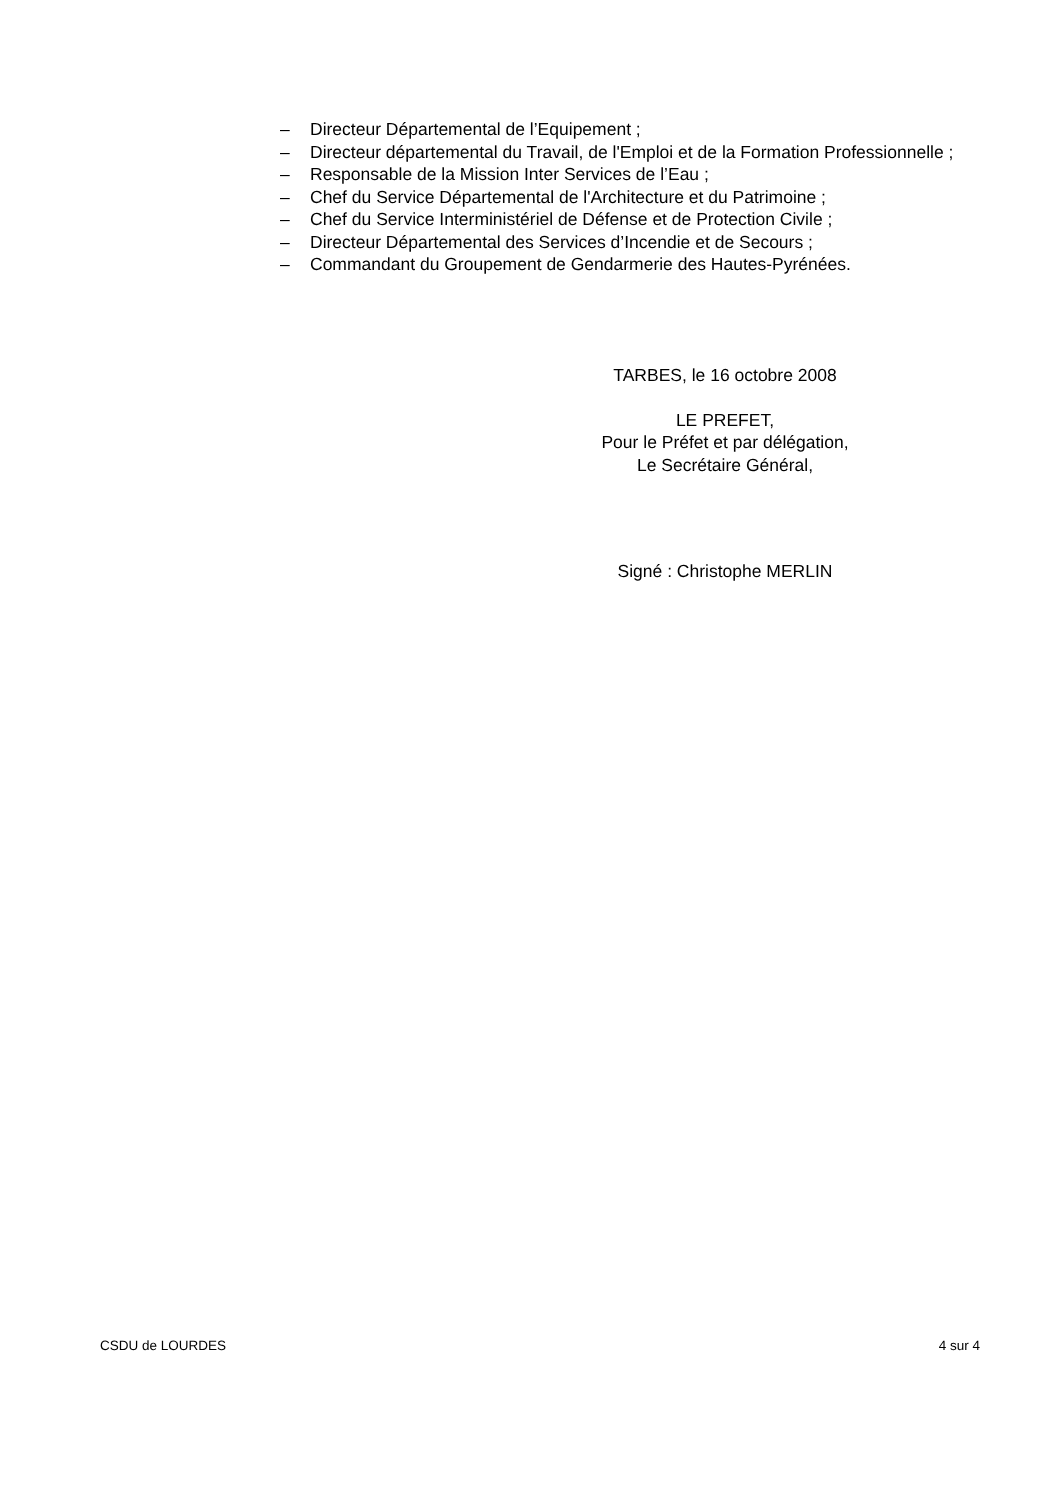– Directeur Départemental de l’Equipement ;
– Directeur départemental du Travail, de l'Emploi et de la Formation Professionnelle ;
– Responsable de la Mission Inter Services de l’Eau ;
– Chef du Service Départemental de l'Architecture et du Patrimoine ;
– Chef du Service Interministériel de Défense et de Protection Civile ;
– Directeur Départemental des Services d’Incendie et de Secours ;
– Commandant du Groupement de Gendarmerie des Hautes-Pyrénées.
TARBES, le 16 octobre 2008
LE PREFET,
Pour le Préfet et par délégation,
Le Secrétaire Général,
Signé : Christophe MERLIN
CSDU de LOURDES 4 sur 4